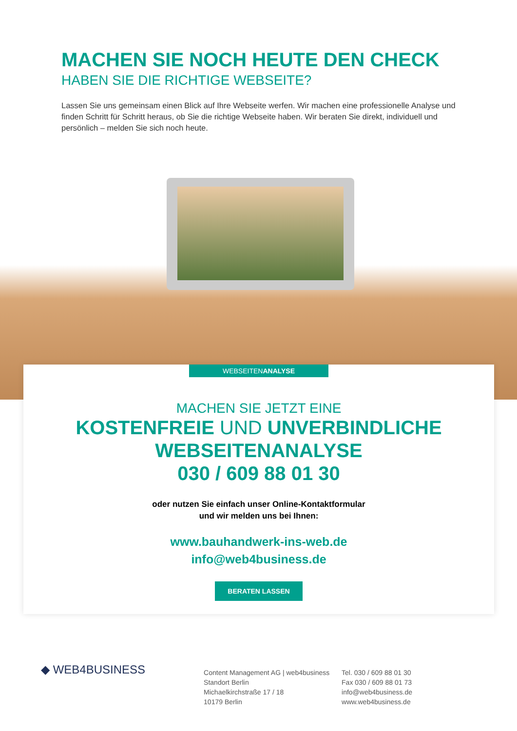MACHEN SIE NOCH HEUTE DEN CHECK
HABEN SIE DIE RICHTIGE WEBSEITE?
Lassen Sie uns gemeinsam einen Blick auf Ihre Webseite werfen. Wir machen eine professionelle Analyse und finden Schritt für Schritt heraus, ob Sie die richtige Webseite haben. Wir beraten Sie direkt, individuell und persönlich – melden Sie sich noch heute.
WEBSEITENANALYSE
MACHEN SIE JETZT EINE
KOSTENFREIE UND UNVERBINDLICHE
WEBSEITENANALYSE
030 / 609 88 01 30
oder nutzen Sie einfach unser Online-Kontaktformular
und wir melden uns bei Ihnen:
www.bauhandwerk-ins-web.de
info@web4business.de
BERATEN LASSEN
◆ WEB4BUSINESS
Content Management AG | web4business
Standort Berlin
Michaelkirchstraße 17 / 18
10179 Berlin
Tel. 030 / 609 88 01 30
Fax 030 / 609 88 01 73
info@web4business.de
www.web4business.de